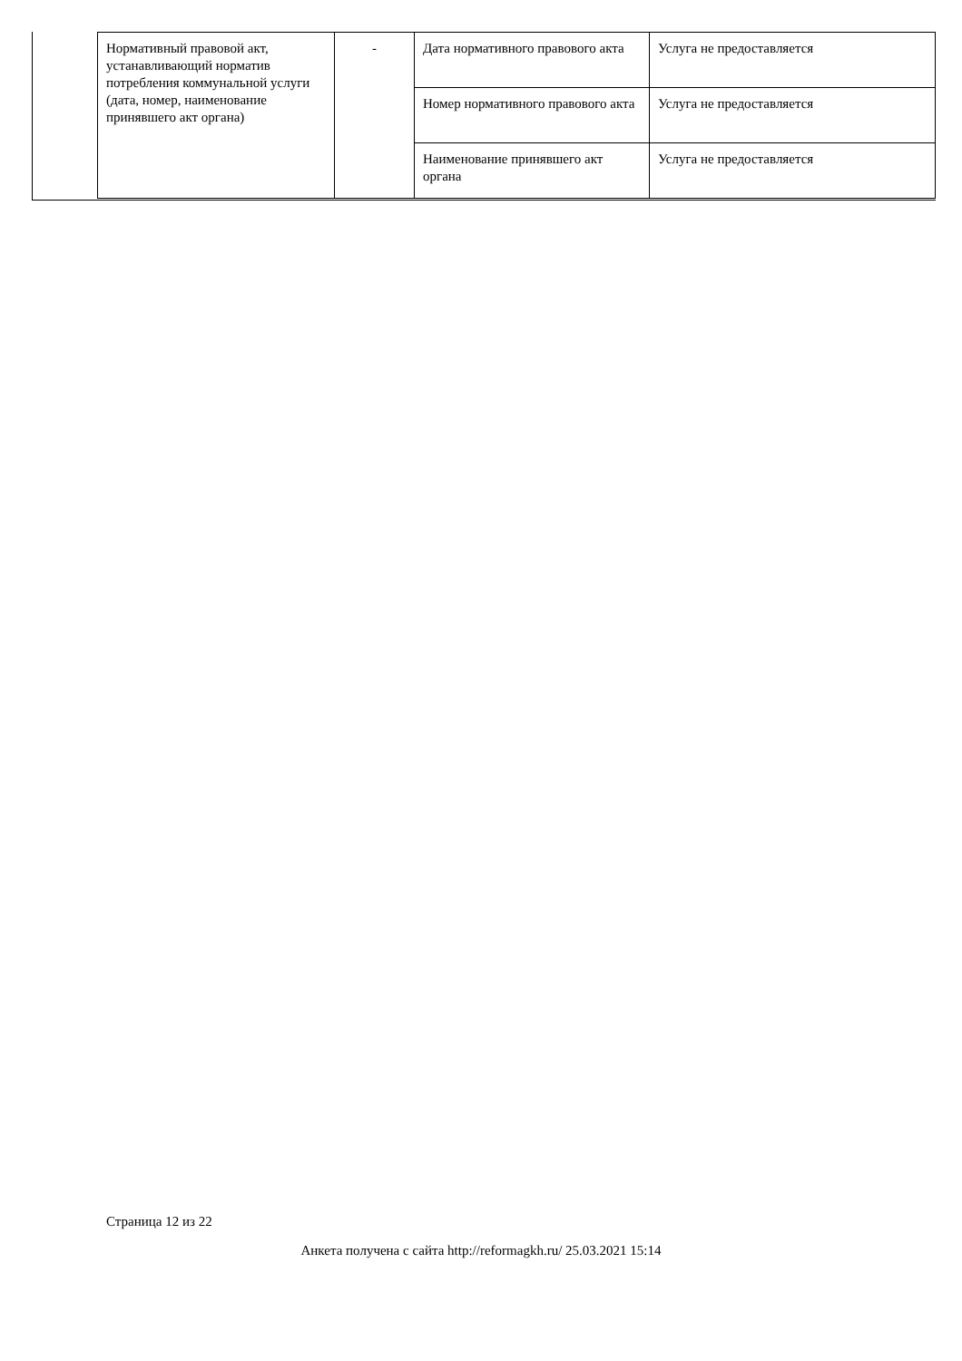| Нормативный правовой акт, устанавливающий норматив потребления коммунальной услуги (дата, номер, наименование принявшего акт органа) | - | Дата нормативного правового акта | Услуга не предоставляется |
| | | Номер нормативного правового акта | Услуга не предоставляется |
| | | Наименование принявшего акт органа | Услуга не предоставляется |
Страница 12 из 22
Анкета получена с сайта http://reformagkh.ru/ 25.03.2021 15:14